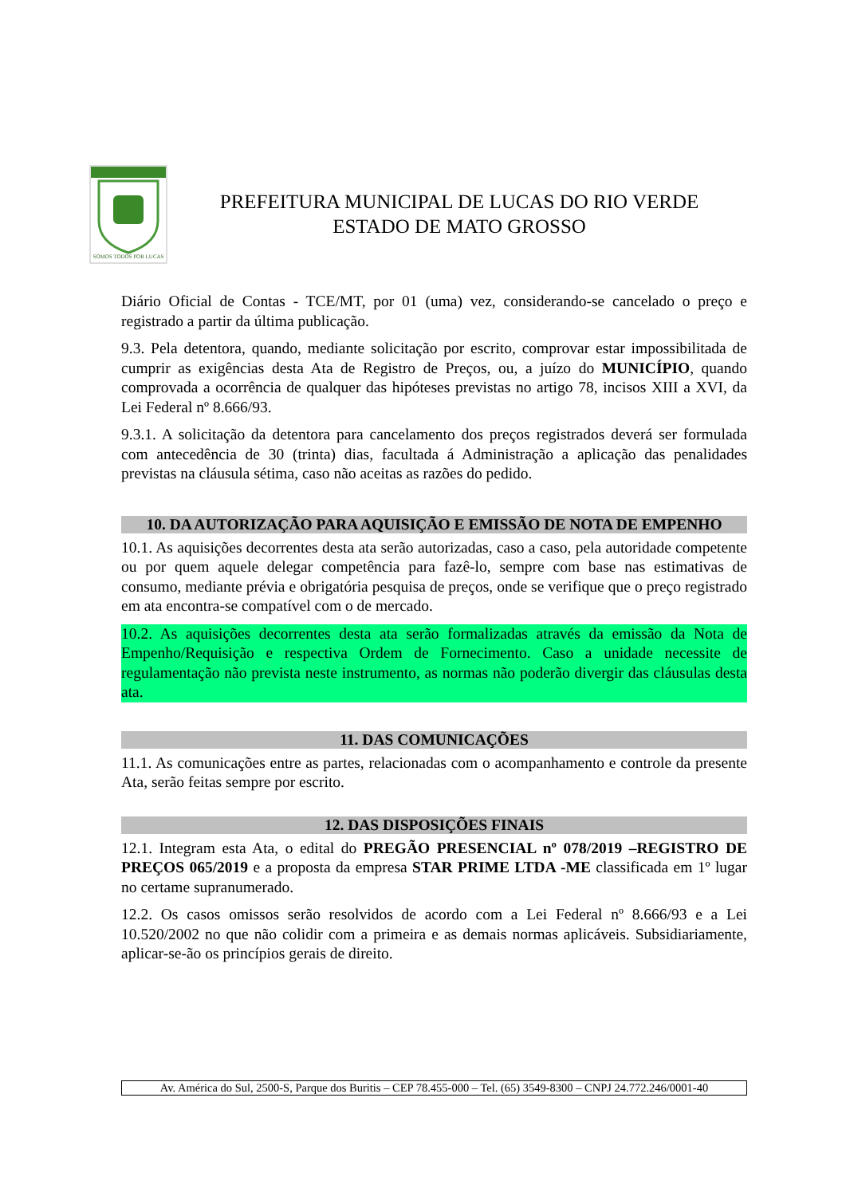SOMOS TODOS POR LUCAS
PREFEITURA MUNICIPAL DE LUCAS DO RIO VERDE
ESTADO DE MATO GROSSO
Diário Oficial de Contas - TCE/MT, por 01 (uma) vez, considerando-se cancelado o preço e registrado a partir da última publicação.
9.3. Pela detentora, quando, mediante solicitação por escrito, comprovar estar impossibilitada de cumprir as exigências desta Ata de Registro de Preços, ou, a juízo do MUNICÍPIO, quando comprovada a ocorrência de qualquer das hipóteses previstas no artigo 78, incisos XIII a XVI, da Lei Federal nº 8.666/93.
9.3.1. A solicitação da detentora para cancelamento dos preços registrados deverá ser formulada com antecedência de 30 (trinta) dias, facultada á Administração a aplicação das penalidades previstas na cláusula sétima, caso não aceitas as razões do pedido.
10. DA AUTORIZAÇÃO PARA AQUISIÇÃO E EMISSÃO DE NOTA DE EMPENHO
10.1. As aquisições decorrentes desta ata serão autorizadas, caso a caso, pela autoridade competente ou por quem aquele delegar competência para fazê-lo, sempre com base nas estimativas de consumo, mediante prévia e obrigatória pesquisa de preços, onde se verifique que o preço registrado em ata encontra-se compatível com o de mercado.
10.2. As aquisições decorrentes desta ata serão formalizadas através da emissão da Nota de Empenho/Requisição e respectiva Ordem de Fornecimento. Caso a unidade necessite de regulamentação não prevista neste instrumento, as normas não poderão divergir das cláusulas desta ata.
11. DAS COMUNICAÇÕES
11.1. As comunicações entre as partes, relacionadas com o acompanhamento e controle da presente Ata, serão feitas sempre por escrito.
12. DAS DISPOSIÇÕES FINAIS
12.1. Integram esta Ata, o edital do PREGÃO PRESENCIAL nº 078/2019 –REGISTRO DE PREÇOS 065/2019 e a proposta da empresa STAR PRIME LTDA -ME classificada em 1º lugar no certame supranumerado.
12.2. Os casos omissos serão resolvidos de acordo com a Lei Federal nº 8.666/93 e a Lei 10.520/2002 no que não colidir com a primeira e as demais normas aplicáveis. Subsidiariamente, aplicar-se-ão os princípios gerais de direito.
Av. América do Sul, 2500-S, Parque dos Buritis – CEP 78.455-000 – Tel. (65) 3549-8300 – CNPJ 24.772.246/0001-40